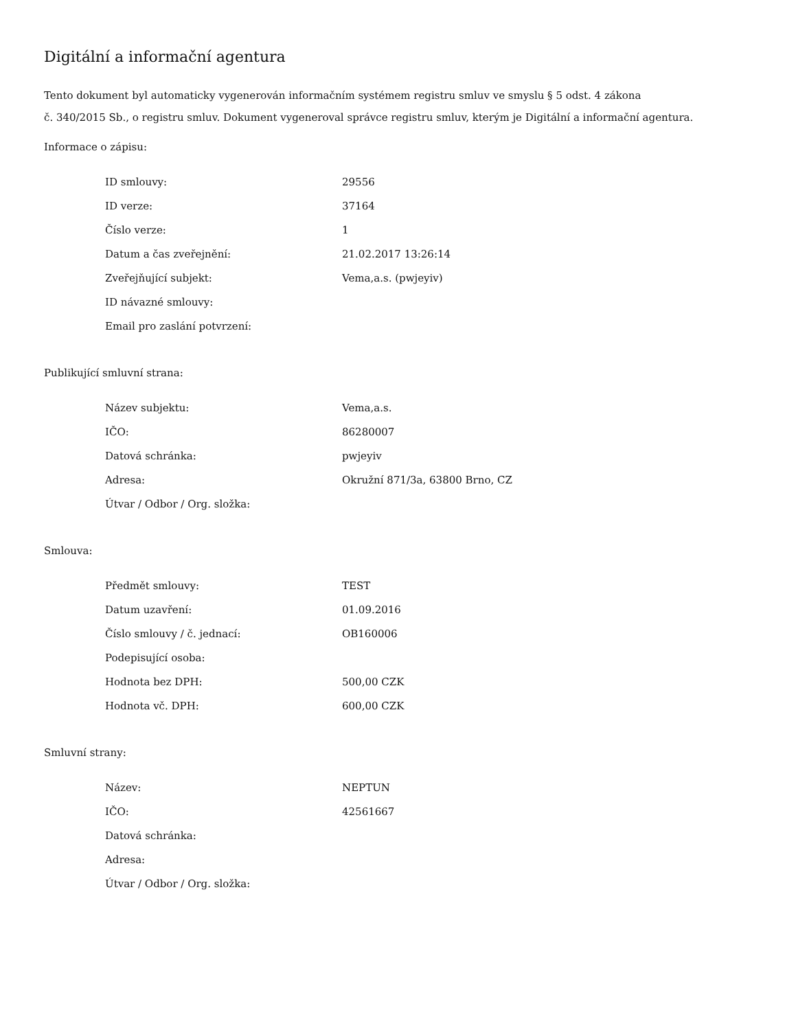Digitální a informační agentura
Tento dokument byl automaticky vygenerován informačním systémem registru smluv ve smyslu § 5 odst. 4 zákona
č. 340/2015 Sb., o registru smluv. Dokument vygeneroval správce registru smluv, kterým je Digitální a informační agentura.
Informace o zápisu:
| ID smlouvy: | 29556 |
| ID verze: | 37164 |
| Číslo verze: | 1 |
| Datum a čas zveřejnění: | 21.02.2017 13:26:14 |
| Zveřejňující subjekt: | Vema,a.s. (pwjeyiv) |
| ID návazné smlouvy: | |
| Email pro zaslání potvrzení: | |
Publikující smluvní strana:
| Název subjektu: | Vema,a.s. |
| IČO: | 86280007 |
| Datová schránka: | pwjeyiv |
| Adresa: | Okružní 871/3a, 63800 Brno, CZ |
| Útvar / Odbor / Org. složka: | |
Smlouva:
| Předmět smlouvy: | TEST |
| Datum uzavření: | 01.09.2016 |
| Číslo smlouvy / č. jednací: | OB160006 |
| Podepisující osoba: | |
| Hodnota bez DPH: | 500,00 CZK |
| Hodnota vč. DPH: | 600,00 CZK |
Smluvní strany:
| Název: | NEPTUN |
| IČO: | 42561667 |
| Datová schránka: | |
| Adresa: | |
| Útvar / Odbor / Org. složka: | |